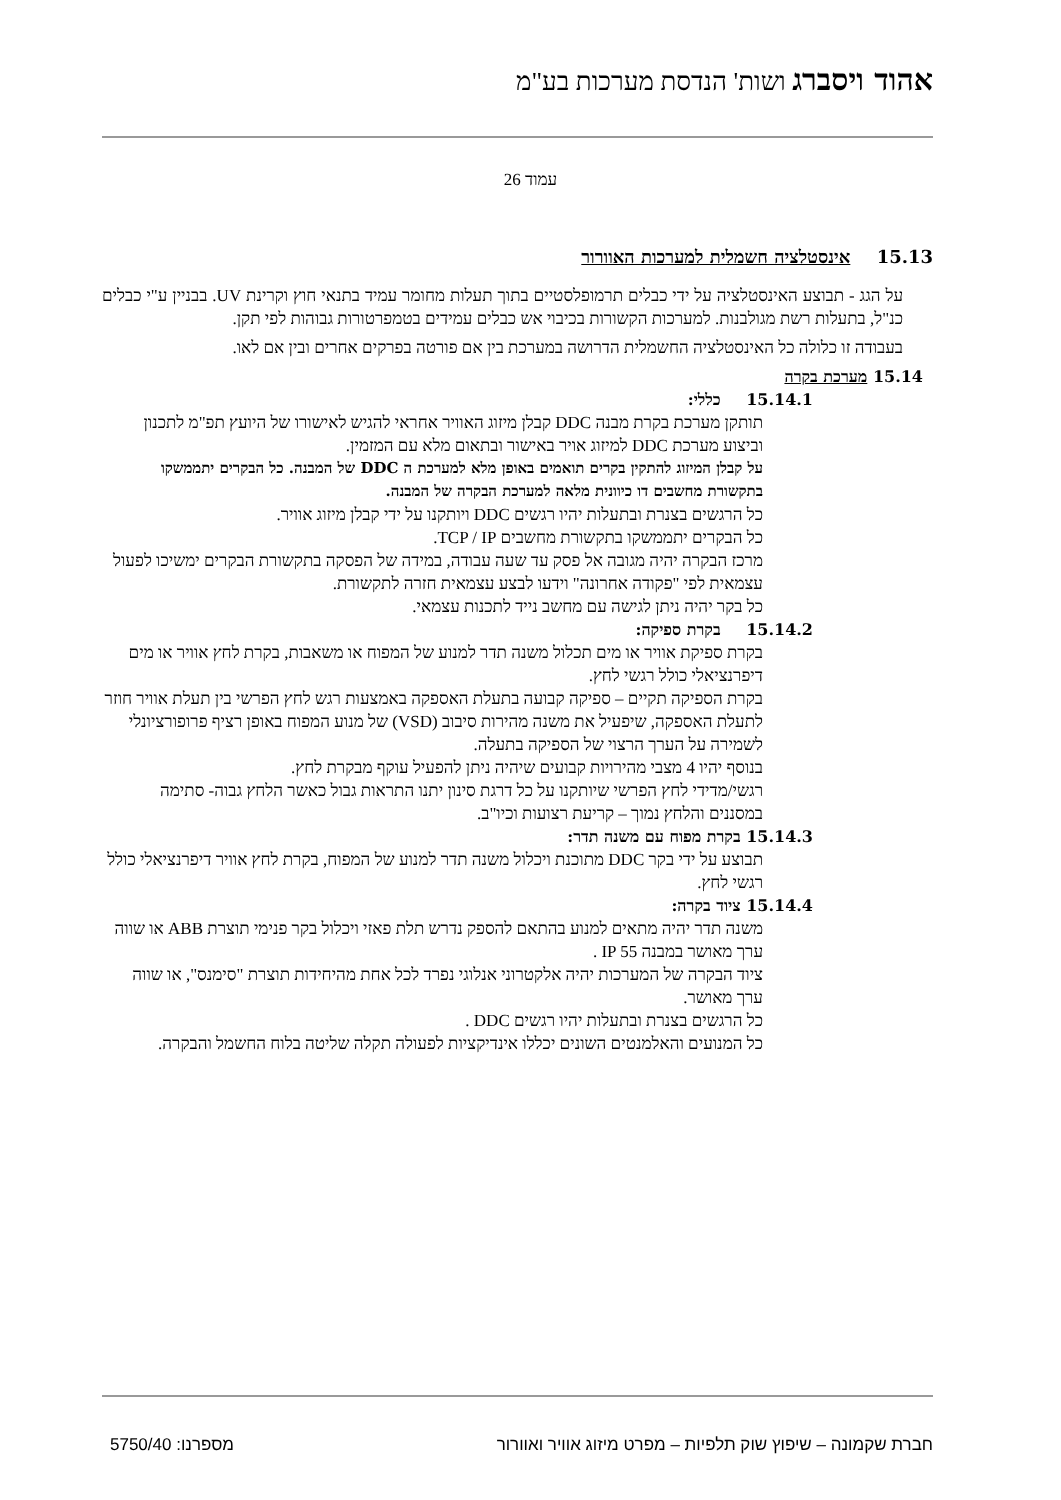אהוד ויסברג ושות' הנדסת מערכות בע"מ
עמוד 26
15.13 אינסטלציה חשמלית למערכות האוורור
על הגג - תבוצע האינסטלציה על ידי כבלים תרמופלסטיים בתוך תעלות מחומר עמיד בתנאי חוץ וקרינת UV. בבניין ע"י כבלים כנ"ל, בתעלות רשת מגולבנות. למערכות הקשורות בכיבוי אש כבלים עמידים בטמפרטורות גבוהות לפי תקן.
בעבודה זו כלולה כל האינסטלציה החשמלית הדרושה במערכת בין אם פורטה בפרקים אחרים ובין אם לאו.
15.14 מערכת בקרה
15.14.1 כללי:
תותקן מערכת בקרת מבנה DDC קבלן מיזוג האוויר אחראי להגיש לאישורו של היועץ תפ"מ לתכנון וביצוע מערכת DDC למיזוג אויר באישור ובתאום מלא עם המזמין.
על קבלן המיזוג להתקין בקרים תואמים באופן מלא למערכת ה DDC של המבנה. כל הבקרים יתממשקו בתקשורת מחשבים דו כיוונית מלאה למערכת הבקרה של המבנה.
כל הרגשים בצנרת ובתעלות יהיו רגשים DDC ויותקנו על ידי קבלן מיזוג אוויר.
כל הבקרים יתממשקו בתקשורת מחשבים TCP / IP.
מרכז הבקרה יהיה מגובה אל פסק עד שעה עבודה, במידה של הפסקה בתקשורת הבקרים ימשיכו לפעול עצמאית לפי "פקודה אחרונה" וידעו לבצע עצמאית חזרה לתקשורת.
כל בקר יהיה ניתן לגישה עם מחשב נייד לתכנות עצמאי.
15.14.2 בקרת ספיקה:
בקרת ספיקת אוויר או מים תכלול משנה תדר למנוע של המפוח או משאבות, בקרת לחץ אוויר או מים דיפרנציאלי כולל רגשי לחץ.
בקרת הספיקה תקיים – ספיקה קבועה בתעלת האספקה באמצעות רגש לחץ הפרשי בין תעלת אוויר חוזר לתעלת האספקה, שיפעיל את משנה מהירות סיבוב (VSD) של מנוע המפוח באופן רציף פרופורציונלי לשמירה על הערך הרצוי של הספיקה בתעלה.
בנוסף יהיו 4 מצבי מהירויות קבועים שיהיה ניתן להפעיל עוקף מבקרת לחץ.
רגשי/מדידי לחץ הפרשי שיותקנו על כל דרגת סינון יתנו התראות גבול כאשר הלחץ גבוה- סתימה במסננים והלחץ נמוך – קריעת רצועות וכיו"ב.
15.14.3 בקרת מפוח עם משנה תדר:
תבוצע על ידי בקר DDC מתוכנת ויכלול משנה תדר למנוע של המפוח, בקרת לחץ אוויר דיפרנציאלי כולל רגשי לחץ.
15.14.4 ציוד בקרה:
משנה תדר יהיה מתאים למנוע בהתאם להספק נדרש תלת פאזי ויכלול בקר פנימי תוצרת ABB או שווה ערך מאושר במבנה IP 55 .
ציוד הבקרה של המערכות יהיה אלקטרוני אנלוגי נפרד לכל אחת מהיחידות תוצרת "סימנס", או שווה ערך מאושר.
כל הרגשים בצנרת ובתעלות יהיו רגשים DDC .
כל המנועים והאלמנטים השונים יכללו אינדיקציות לפעולה תקלה שליטה בלוח החשמל והבקרה.
חברת שקמונה – שיפוץ שוק תלפיות – מפרט מיזוג אוויר ואוורור מספרנו: 5750/40